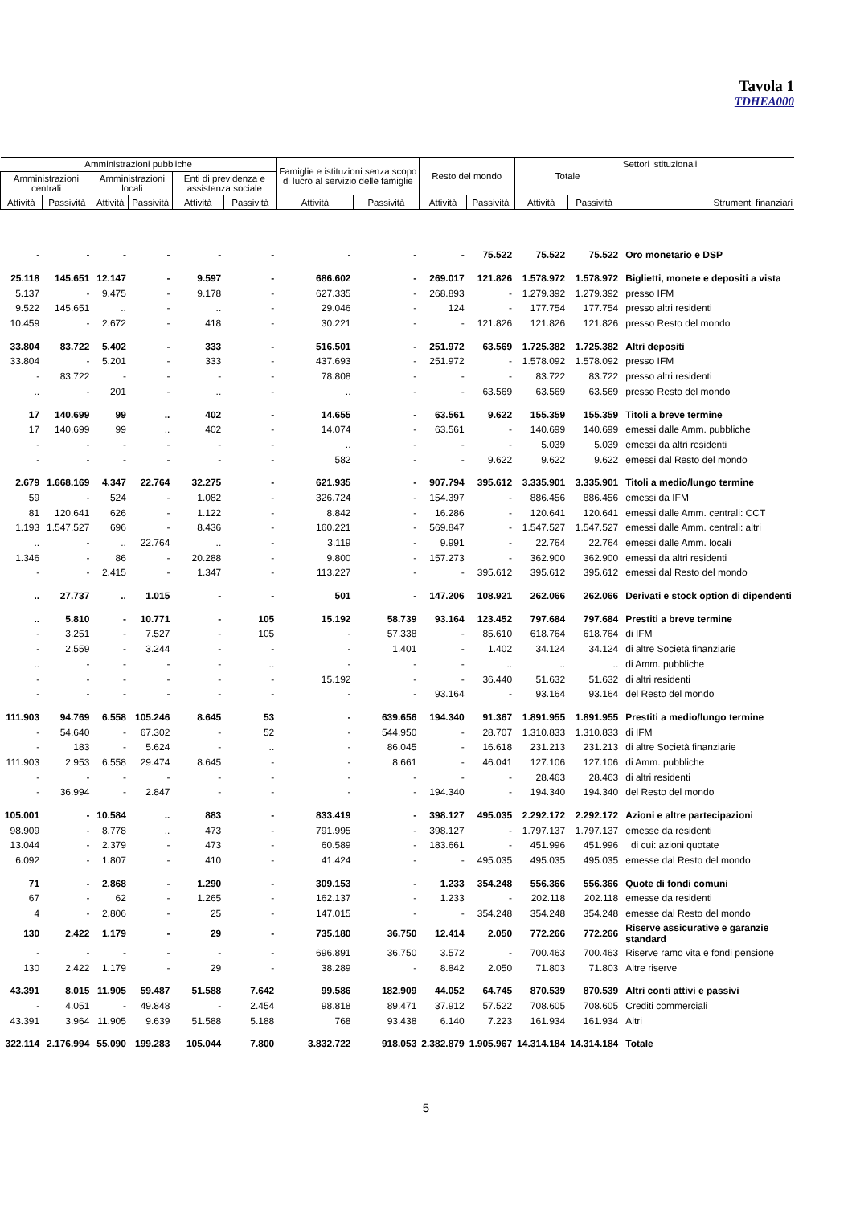Tavola 1
TDHEA000
| Amministrazioni pubbliche | | | | | | Famiglie e istituzioni senza scopo di lucro al servizio delle famiglie | | Resto del mondo | | Totale | | Settori istituzionali Strumenti finanziari |
| --- | --- | --- | --- | --- | --- | --- | --- | --- | --- | --- | --- | --- |
| Amministrazioni centrali | | Amministrazioni locali | | Enti di previdenza e assistenza sociale | | | | | | | | |
| Attività | Passività | Attività | Passività | Attività | Passività | Attività | Passività | Attività | Passività | Attività | Passività | |
| - | - | - | - | - | - | - | - | - | 75.522 | 75.522 | 75.522 | Oro monetario e DSP |
| 25.118 | 145.651 | 12.147 | - | 9.597 | - | 686.602 | - | 269.017 | 121.826 | 1.578.972 | 1.578.972 | Biglietti, monete e depositi a vista |
| 5.137 | - | 9.475 | - | 9.178 | - | 627.335 | - | 268.893 | - | 1.279.392 | 1.279.392 | presso IFM |
| 9.522 | 145.651 | .. | - | .. | - | 29.046 | - | 124 | - | 177.754 | 177.754 | presso altri residenti |
| 10.459 | - | 2.672 | - | 418 | - | 30.221 | - | - | 121.826 | 121.826 | 121.826 | presso Resto del mondo |
| 33.804 | 83.722 | 5.402 | - | 333 | - | 516.501 | - | 251.972 | 63.569 | 1.725.382 | 1.725.382 | Altri depositi |
| 33.804 | - | 5.201 | - | 333 | - | 437.693 | - | 251.972 | - | 1.578.092 | 1.578.092 | presso IFM |
| - | 83.722 | - | - | - | - | 78.808 | - | - | - | 83.722 | 83.722 | presso altri residenti |
| .. | - | 201 | - | .. | - | .. | - | - | 63.569 | 63.569 | 63.569 | presso Resto del mondo |
| 17 | 140.699 | 99 | .. | 402 | - | 14.655 | - | 63.561 | 9.622 | 155.359 | 155.359 | Titoli a breve termine |
| 17 | 140.699 | 99 | .. | 402 | - | 14.074 | - | 63.561 | - | 140.699 | 140.699 | emessi dalle Amm. pubbliche |
| - | - | - | - | - | - | .. | - | - | - | 5.039 | 5.039 | emessi da altri residenti |
| - | - | - | - | - | - | 582 | - | - | 9.622 | 9.622 | 9.622 | emessi dal Resto del mondo |
| 2.679 | 1.668.169 | 4.347 | 22.764 | 32.275 | - | 621.935 | - | 907.794 | 395.612 | 3.335.901 | 3.335.901 | Titoli a medio/lungo termine |
| 59 | - | 524 | - | 1.082 | - | 326.724 | - | 154.397 | - | 886.456 | 886.456 | emessi da IFM |
| 81 | 120.641 | 626 | - | 1.122 | - | 8.842 | - | 16.286 | - | 120.641 | 120.641 | emessi dalle Amm. centrali: CCT |
| 1.193 | 1.547.527 | 696 | - | 8.436 | - | 160.221 | - | 569.847 | - | 1.547.527 | 1.547.527 | emessi dalle Amm. centrali: altri |
| .. | - | .. | 22.764 | .. | - | 3.119 | - | 9.991 | - | 22.764 | 22.764 | emessi dalle Amm. locali |
| 1.346 | - | 86 | - | 20.288 | - | 9.800 | - | 157.273 | - | 362.900 | 362.900 | emessi da altri residenti |
| - | - | 2.415 | - | 1.347 | - | 113.227 | - | - | 395.612 | 395.612 | 395.612 | emessi dal Resto del mondo |
| .. | 27.737 | .. | 1.015 | - | - | 501 | - | 147.206 | 108.921 | 262.066 | 262.066 | Derivati e stock option di dipendenti |
| .. | 5.810 | - | 10.771 | - | 105 | 15.192 | 58.739 | 93.164 | 123.452 | 797.684 | 797.684 | Prestiti a breve termine |
| - | 3.251 | - | 7.527 | - | 105 | - | 57.338 | - | 85.610 | 618.764 | 618.764 | di IFM |
| - | 2.559 | - | 3.244 | - | - | - | 1.401 | - | 1.402 | 34.124 | 34.124 | di altre Società finanziarie |
| .. | - | - | - | - | .. | - | - | - | .. | .. | .. | di Amm. pubbliche |
| - | - | - | - | - | - | 15.192 | - | - | 36.440 | 51.632 | 51.632 | di altri residenti |
| - | - | - | - | - | - | - | - | 93.164 | - | 93.164 | 93.164 | del Resto del mondo |
| 111.903 | 94.769 | 6.558 | 105.246 | 8.645 | 53 | - | 639.656 | 194.340 | 91.367 | 1.891.955 | 1.891.955 | Prestiti a medio/lungo termine |
| - | 54.640 | - | 67.302 | - | 52 | - | 544.950 | - | 28.707 | 1.310.833 | 1.310.833 | di IFM |
| - | 183 | - | 5.624 | - | .. | - | 86.045 | - | 16.618 | 231.213 | 231.213 | di altre Società finanziarie |
| 111.903 | 2.953 | 6.558 | 29.474 | 8.645 | - | - | 8.661 | - | 46.041 | 127.106 | 127.106 | di Amm. pubbliche |
| - | - | - | - | - | - | - | - | - | - | 28.463 | 28.463 | di altri residenti |
| - | 36.994 | - | 2.847 | - | - | - | - | 194.340 | - | 194.340 | 194.340 | del Resto del mondo |
| 105.001 | - | 10.584 | .. | 883 | - | 833.419 | - | 398.127 | 495.035 | 2.292.172 | 2.292.172 | Azioni e altre partecipazioni |
| 98.909 | - | 8.778 | .. | 473 | - | 791.995 | - | 398.127 | - | 1.797.137 | 1.797.137 | emesse da residenti |
| 13.044 | - | 2.379 | - | 473 | - | 60.589 | - | 183.661 | - | 451.996 | 451.996 | di cui: azioni quotate |
| 6.092 | - | 1.807 | - | 410 | - | 41.424 | - | - | 495.035 | 495.035 | 495.035 | emesse dal Resto del mondo |
| 71 | - | 2.868 | - | 1.290 | - | 309.153 | - | 1.233 | 354.248 | 556.366 | 556.366 | Quote di fondi comuni |
| 67 | - | 62 | - | 1.265 | - | 162.137 | - | 1.233 | - | 202.118 | 202.118 | emesse da residenti |
| 4 | - | 2.806 | - | 25 | - | 147.015 | - | - | 354.248 | 354.248 | 354.248 | emesse dal Resto del mondo |
| 130 | 2.422 | 1.179 | - | 29 | - | 735.180 | 36.750 | 12.414 | 2.050 | 772.266 | 772.266 | Riserve assicurative e garanzie standard |
| - | - | - | - | - | - | 696.891 | 36.750 | 3.572 | - | 700.463 | 700.463 | Riserve ramo vita e fondi pensione |
| 130 | 2.422 | 1.179 | - | 29 | - | 38.289 | - | 8.842 | 2.050 | 71.803 | 71.803 | Altre riserve |
| 43.391 | 8.015 | 11.905 | 59.487 | 51.588 | 7.642 | 99.586 | 182.909 | 44.052 | 64.745 | 870.539 | 870.539 | Altri conti attivi e passivi |
| - | 4.051 | - | 49.848 | - | 2.454 | 98.818 | 89.471 | 37.912 | 57.522 | 708.605 | 708.605 | Crediti commerciali |
| 43.391 | 3.964 | 11.905 | 9.639 | 51.588 | 5.188 | 768 | 93.438 | 6.140 | 7.223 | 161.934 | 161.934 | Altri |
| 322.114 | 2.176.994 | 55.090 | 199.283 | 105.044 | 7.800 | 3.832.722 | 918.053 | 2.382.879 | 1.905.967 | 14.314.184 | 14.314.184 | Totale |
5